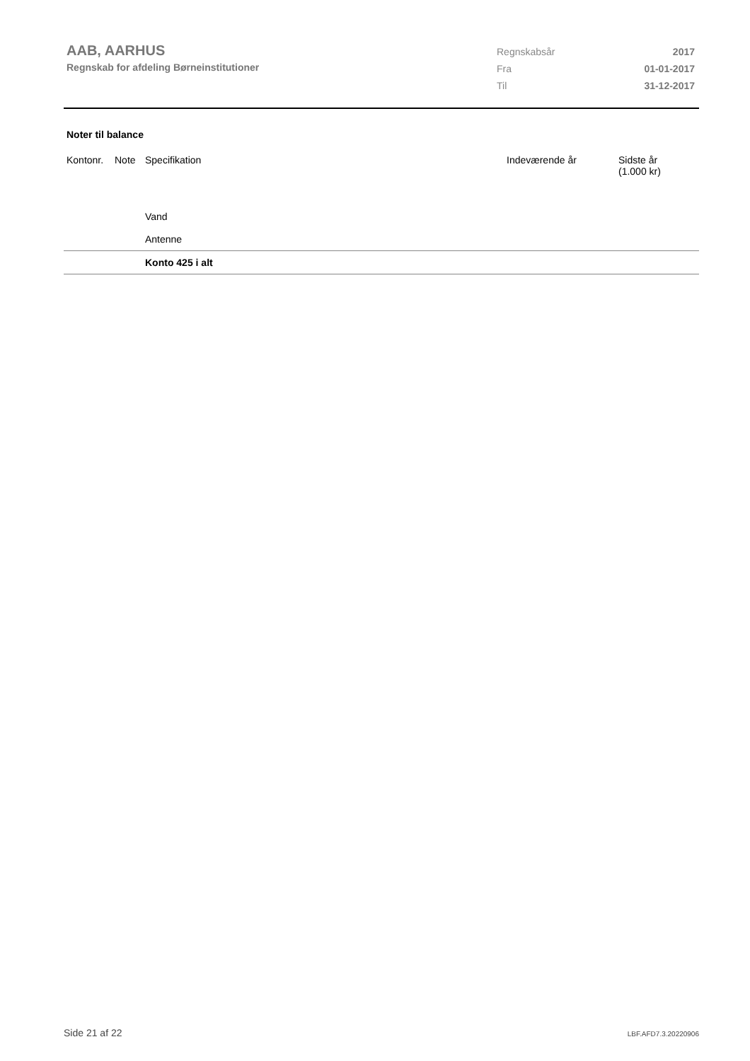AAB, AARHUS
Regnskab for afdeling Børneinstitutioner
| Regnskabsår | 2017 |
| Fra | 01-01-2017 |
| Til | 31-12-2017 |
Noter til balance
| Kontonr. | Note | Specifikation | Indeværende år | Sidste år (1.000 kr) |
| --- | --- | --- | --- | --- |
| | | Vand | | |
| | | Antenne | | |
| | | Konto 425 i alt | | |
Side 21 af 22 LBF.AFD7.3.20220906